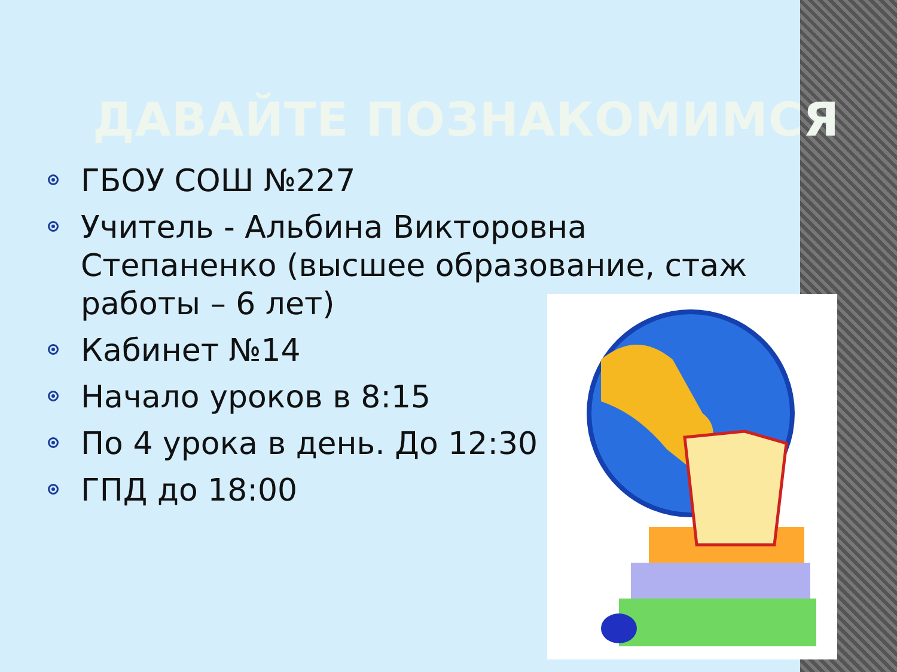ДАВАЙТЕ ПОЗНАКОМИМСЯ
ГБОУ СОШ №227
Учитель - Альбина Викторовна Степаненко (высшее образование, стаж работы – 6 лет)
Кабинет №14
Начало уроков в 8:15
По 4 урока в день. До 12:30
ГПД до 18:00